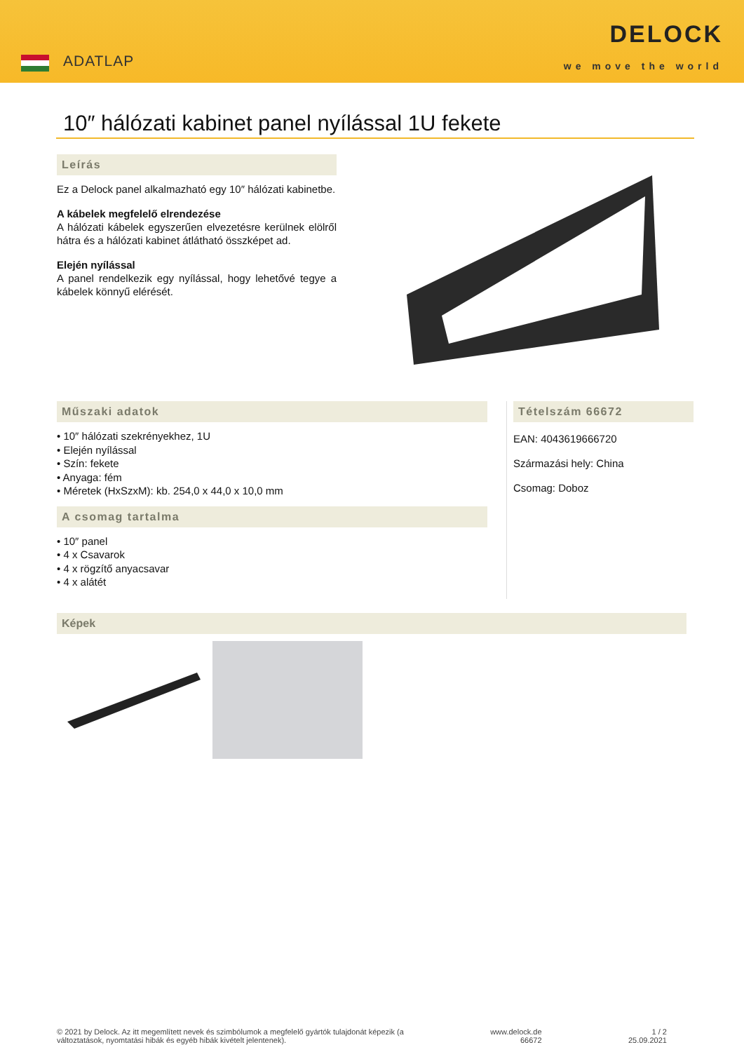ADATLAP
DELOCK
we move the world
10″ hálózati kabinet panel nyílással 1U fekete
Leírás
Ez a Delock panel alkalmazható egy 10″ hálózati kabinetbe.
A kábelek megfelelő elrendezése
A hálózati kábelek egyszerűen elvezetésre kerülnek elölről hátra és a hálózati kabinet átlátható összképet ad.
Elején nyílással
A panel rendelkezik egy nyílással, hogy lehetővé tegye a kábelek könnyű elérését.
Műszaki adatok
• 10″ hálózati szekrényekhez, 1U
• Elején nyílással
• Szín: fekete
• Anyaga: fém
• Méretek (HxSzxM): kb. 254,0 x 44,0 x 10,0 mm
A csomag tartalma
• 10″ panel
• 4 x Csavarok
• 4 x rögzítő anyacsavar
• 4 x alátét
Tételszám 66672
EAN: 4043619666720
Származási hely: China
Csomag: Doboz
Képek
© 2021 by Delock. Az itt megemlített nevek és szimbólumok a megfelelő gyártók tulajdonát képezik (a
változtatások, nyomtatási hibák és egyéb hibák kivételt jelentenek).
www.delock.de
66672
1 / 2
25.09.2021